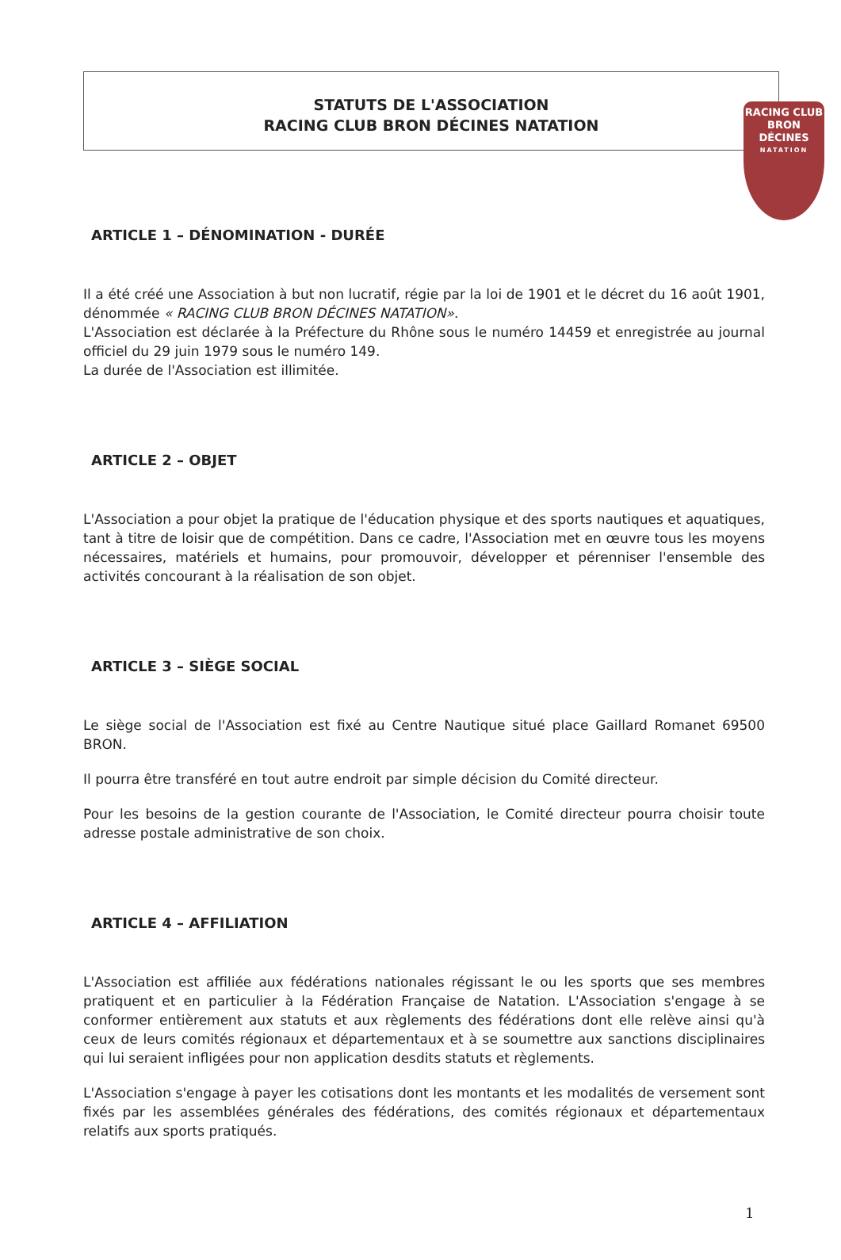RACING CLUB
BRON
DÉCINES
NATATION
STATUTS DE L'ASSOCIATION
RACING CLUB BRON DÉCINES NATATION
ARTICLE 1 – DÉNOMINATION - DURÉE
Il a été créé une Association à but non lucratif, régie par la loi de 1901 et le décret du 16 août 1901, dénommée « RACING CLUB BRON DÉCINES NATATION».
L'Association est déclarée à la Préfecture du Rhône sous le numéro 14459 et enregistrée au journal officiel du 29 juin 1979 sous le numéro 149.
La durée de l'Association est illimitée.
ARTICLE 2 – OBJET
L'Association a pour objet la pratique de l'éducation physique et des sports nautiques et aquatiques, tant à titre de loisir que de compétition. Dans ce cadre, l'Association met en œuvre tous les moyens nécessaires, matériels et humains, pour promouvoir, développer et pérenniser l'ensemble des activités concourant à la réalisation de son objet.
ARTICLE 3 – SIÈGE SOCIAL
Le siège social de l'Association est fixé au Centre Nautique situé place Gaillard Romanet 69500 BRON.
Il pourra être transféré en tout autre endroit par simple décision du Comité directeur.
Pour les besoins de la gestion courante de l'Association, le Comité directeur pourra choisir toute adresse postale administrative de son choix.
ARTICLE 4 – AFFILIATION
L'Association est affiliée aux fédérations nationales régissant le ou les sports que ses membres pratiquent et en particulier à la Fédération Française de Natation. L'Association s'engage à se conformer entièrement aux statuts et aux règlements des fédérations dont elle relève ainsi qu'à ceux de leurs comités régionaux et départementaux et à se soumettre aux sanctions disciplinaires qui lui seraient infligées pour non application desdits statuts et règlements.
L'Association s'engage à payer les cotisations dont les montants et les modalités de versement sont fixés par les assemblées générales des fédérations, des comités régionaux et départementaux relatifs aux sports pratiqués.
1